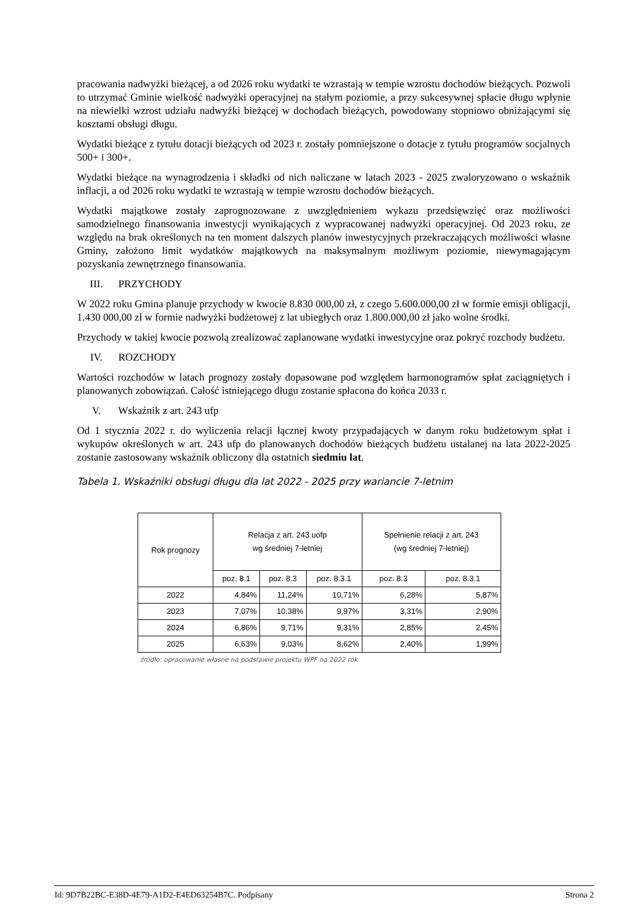pracowania nadwyżki bieżącej, a od 2026 roku wydatki te wzrastają w tempie wzrostu dochodów bieżących. Pozwoli to utrzymać Gminie wielkość nadwyżki operacyjnej na stałym poziomie, a przy sukcesywnej spłacie długu wpłynie na niewielki wzrost udziału nadwyżki bieżącej w dochodach bieżących, powodowany stopniowo obniżającymi się kosztami obsługi długu.
Wydatki bieżące z tytułu dotacji bieżących od 2023 r. zostały pomniejszone o dotacje z tytułu programów socjalnych 500+ i 300+.
Wydatki bieżące na wynagrodzenia i składki od nich naliczane w latach 2023 - 2025 zwaloryzowano o wskaźnik inflacji, a od 2026 roku wydatki te wzrastają w tempie wzrostu dochodów bieżących.
Wydatki majątkowe zostały zaprognozowane z uwzględnieniem wykazu przedsięwzięć oraz możliwości samodzielnego finansowania inwestycji wynikających z wypracowanej nadwyżki operacyjnej. Od 2023 roku, ze względu na brak określonych na ten moment dalszych planów inwestycyjnych przekraczających możliwości własne Gminy, założono limit wydatków majątkowych na maksymalnym możliwym poziomie, niewymagającym pozyskania zewnętrznego finansowania.
III. PRZYCHODY
W 2022 roku Gmina planuje przychody w kwocie 8.830 000,00 zł, z czego 5.600.000,00 zł w formie emisji obligacji, 1.430 000,00 zł w formie nadwyżki budżetowej z lat ubiegłych oraz 1.800.000,00 zł jako wolne środki.
Przychody w takiej kwocie pozwolą zrealizować zaplanowane wydatki inwestycyjne oraz pokryć rozchody budżetu.
IV. ROZCHODY
Wartości rozchodów w latach prognozy zostały dopasowane pod względem harmonogramów spłat zaciągniętych i planowanych zobowiązań. Całość istniejącego długu zostanie spłacona do końca 2033 r.
V. Wskaźnik z art. 243 ufp
Od 1 stycznia 2022 r. do wyliczenia relacji łącznej kwoty przypadających w danym roku budżetowym spłat i wykupów określonych w art. 243 ufp do planowanych dochodów bieżących budżetu ustalanej na lata 2022-2025 zostanie zastosowany wskaźnik obliczony dla ostatnich siedmiu lat.
Tabela 1. Wskaźniki obsługi długu dla lat 2022 - 2025 przy wariancie 7-letnim
| Rok prognozy | Relacja z art. 243 uofp wg średniej 7-letniej | | | Spełnienie relacji z art. 243 (wg średniej 7-letniej) | |
| --- | --- | --- | --- | --- | --- |
| | poz. 8.1 | poz. 8.3 | poz. 8.3.1 | poz. 8.3 | poz. 8.3.1 |
| 2022 | 4,84% | 11,24% | 10,71% | 6,28% | 5,87% |
| 2023 | 7,07% | 10,38% | 9,97% | 3,31% | 2,90% |
| 2024 | 6,86% | 9,71% | 9,31% | 2,85% | 2,45% |
| 2025 | 6,63% | 9,03% | 8,62% | 2,40% | 1,99% |
źródło: opracowanie własne na podstawie projektu WPF na 2022 rok
Id: 9D7B22BC-E38D-4E79-A1D2-E4ED63254B7C. Podpisany Strona 2